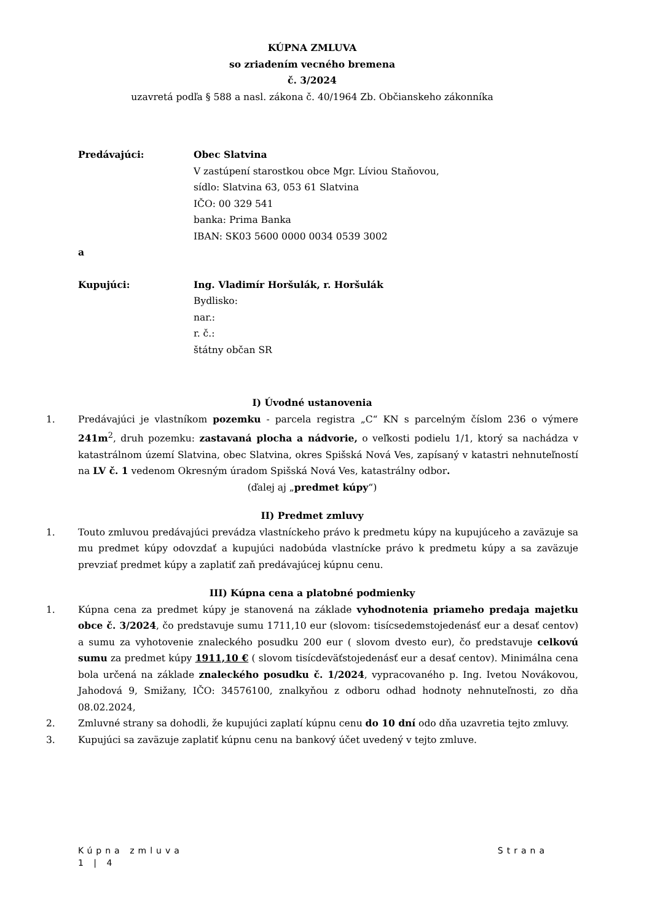KÚPNA ZMLUVA
so zriadením vecného bremena
č. 3/2024
uzavretá podľa § 588 a nasl. zákona č. 40/1964 Zb. Občianskeho zákonníka
Predávajúci: Obec Slatvina
V zastúpení starostkou obce Mgr. Líviou Staňovou,
sídlo: Slatvina 63, 053 61 Slatvina
IČO: 00 329 541
banka: Prima Banka
IBAN: SK03 5600 0000 0034 0539 3002
a
Kupujúci: Ing. Vladimír Horšulák, r. Horšulák
Bydlisko:
nar.:
r. č.:
štátny občan SR
I) Úvodné ustanovenia
1. Predávajúci je vlastníkom pozemku - parcela registra „C“ KN s parcelným číslom 236 o výmere 241m<sup>2</sup>, druh pozemku: zastavaná plocha a nádvorie, o veľkosti podielu 1/1, ktorý sa nachádza v katastrálnom území Slatvina, obec Slatvina, okres Spišská Nová Ves, zapísaný v katastri nehnuteľností na LV č. 1 vedenom Okresným úradom Spišská Nová Ves, katastrálny odbor.
(ďalej aj „predmet kúpy“)
II) Predmet zmluvy
1. Touto zmluvou predávajúci prevádza vlastníckeho právo k predmetu kúpy na kupujúceho a zaväzuje sa mu predmet kúpy odovzdať a kupujúci nadobúda vlastnícke právo k predmetu kúpy a sa zaväzuje prevziať predmet kúpy a zaplatiť zaň predávajúcej kúpnu cenu.
III) Kúpna cena a platobné podmienky
1. Kúpna cena za predmet kúpy je stanovená na základe vyhodnotenia priameho predaja majetku obce č. 3/2024, čo predstavuje sumu 1711,10 eur (slovom: tisícsedemstojedenásť eur a desať centov) a sumu za vyhotovenie znaleckého posudku 200 eur ( slovom dvesto eur), čo predstavuje celkovú sumu za predmet kúpy 1911,10 € ( slovom tisícdeväťstojedenásť eur a desať centov). Minimálna cena bola určená na základe znaleckého posudku č. 1/2024, vypracovaného p. Ing. Ivetou Novákovou, Jahodová 9, Smižany, IČO: 34576100, znalkyňou z odboru odhad hodnoty nehnuteľnosti, zo dňa 08.02.2024,
2. Zmluvné strany sa dohodli, že kupujúci zaplatí kúpnu cenu do 10 dní odo dňa uzavretia tejto zmluvy.
3. Kupujúci sa zaväzuje zaplatiť kúpnu cenu na bankový účet uvedený v tejto zmluve.
Kúpna zmluva Strana
1 | 4